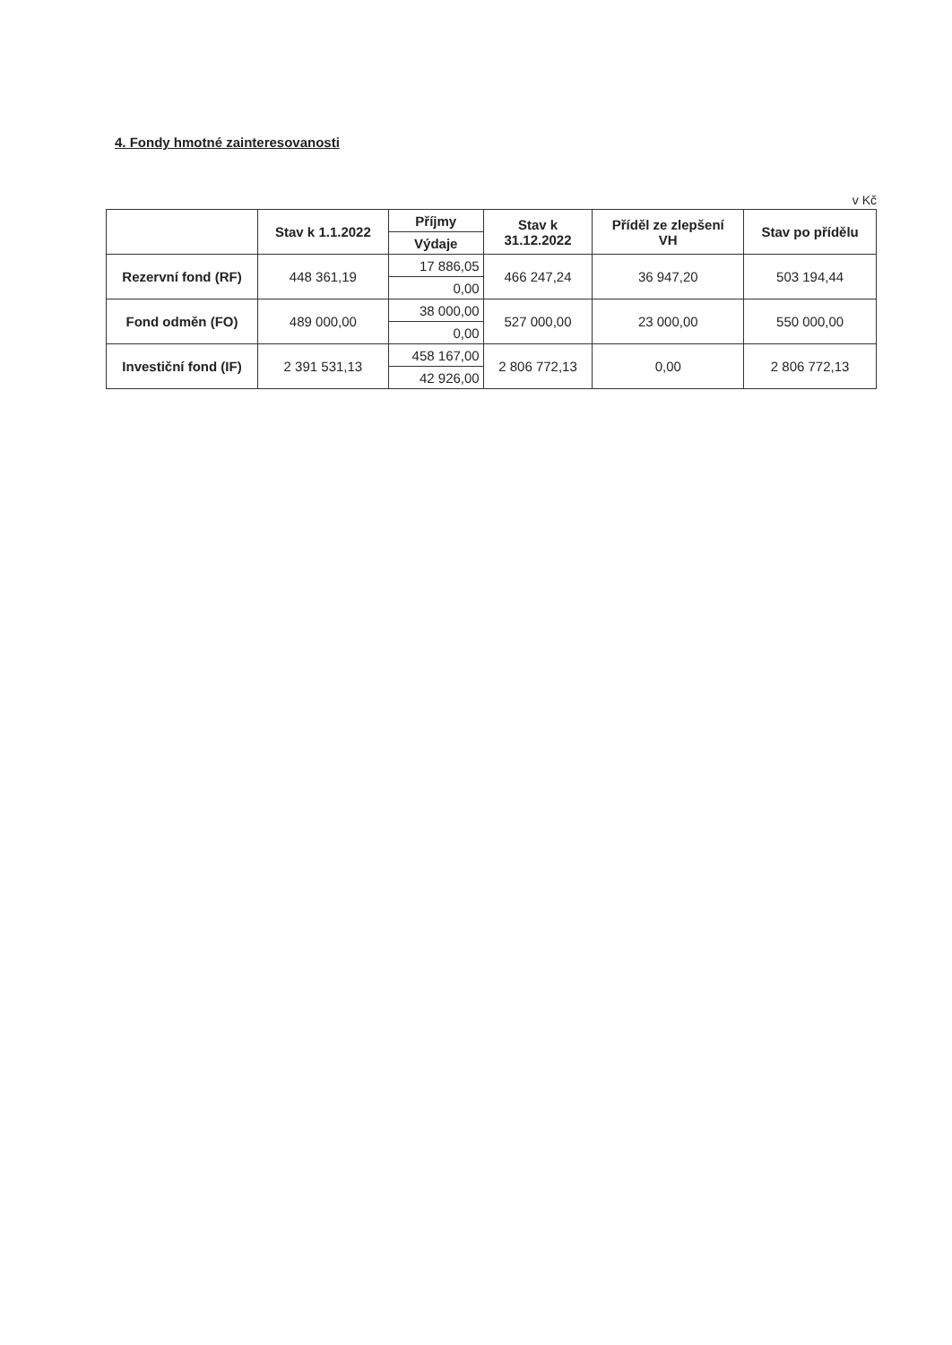4. Fondy hmotné zainteresovanosti
v Kč
| | Stav k 1.1.2022 | Příjmy | Stav k 31.12.2022 | Příděl ze zlepšení VH | Stav po přídělu |
| --- | --- | --- | --- | --- | --- |
| | | Výdaje | | | |
| Rezervní fond (RF) | 448 361,19 | 17 886,05 | 466 247,24 | 36 947,20 | 503 194,44 |
| | | 0,00 | | | |
| Fond odměn (FO) | 489 000,00 | 38 000,00 | 527 000,00 | 23 000,00 | 550 000,00 |
| | | 0,00 | | | |
| Investiční fond (IF) | 2 391 531,13 | 458 167,00 | 2 806 772,13 | 0,00 | 2 806 772,13 |
| | | 42 926,00 | | | |